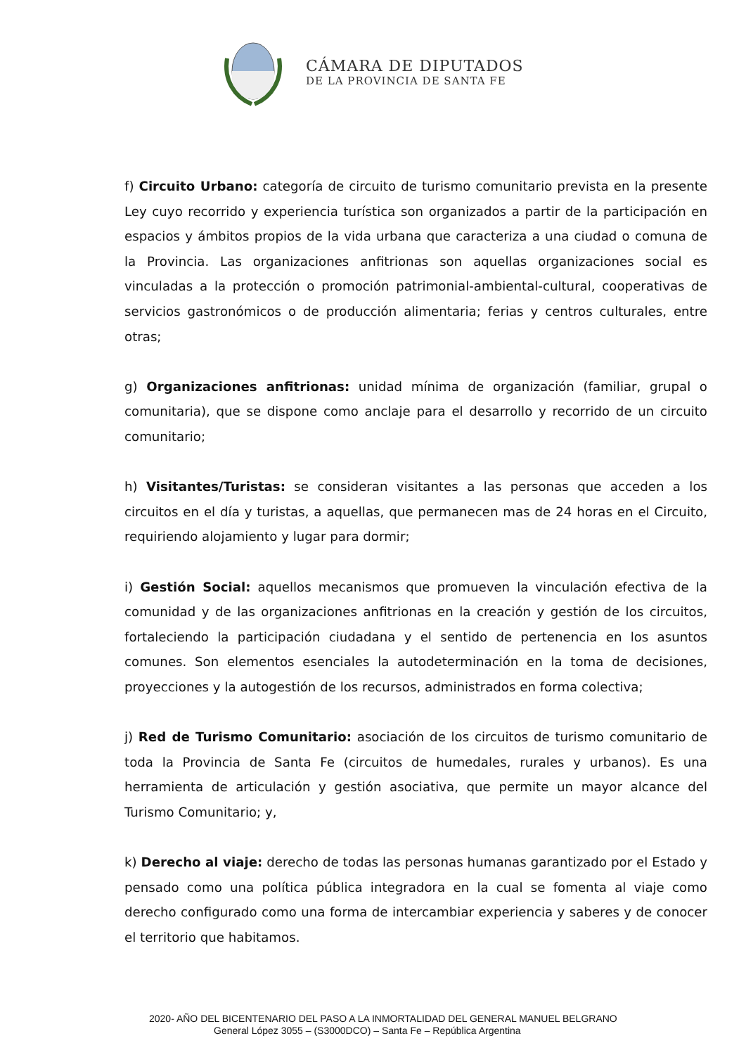CÁMARA DE DIPUTADOS
DE LA PROVINCIA DE SANTA FE
f) Circuito Urbano: categoría de circuito de turismo comunitario prevista en la presente Ley cuyo recorrido y experiencia turística son organizados a partir de la participación en espacios y ámbitos propios de la vida urbana que caracteriza a una ciudad o comuna de la Provincia. Las organizaciones anfitrionas son aquellas organizaciones social es vinculadas a la protección o promoción patrimonial-ambiental-cultural, cooperativas de servicios gastronómicos o de producción alimentaria; ferias y centros culturales, entre otras;
g) Organizaciones anfitrionas: unidad mínima de organización (familiar, grupal o comunitaria), que se dispone como anclaje para el desarrollo y recorrido de un circuito comunitario;
h) Visitantes/Turistas: se consideran visitantes a las personas que acceden a los circuitos en el día y turistas, a aquellas, que permanecen mas de 24 horas en el Circuito, requiriendo alojamiento y lugar para dormir;
i) Gestión Social: aquellos mecanismos que promueven la vinculación efectiva de la comunidad y de las organizaciones anfitrionas en la creación y gestión de los circuitos, fortaleciendo la participación ciudadana y el sentido de pertenencia en los asuntos comunes. Son elementos esenciales la autodeterminación en la toma de decisiones, proyecciones y la autogestión de los recursos, administrados en forma colectiva;
j) Red de Turismo Comunitario: asociación de los circuitos de turismo comunitario de toda la Provincia de Santa Fe (circuitos de humedales, rurales y urbanos). Es una herramienta de articulación y gestión asociativa, que permite un mayor alcance del Turismo Comunitario; y,
k) Derecho al viaje: derecho de todas las personas humanas garantizado por el Estado y pensado como una política pública integradora en la cual se fomenta al viaje como derecho configurado como una forma de intercambiar experiencia y saberes y de conocer el territorio que habitamos.
2020- AÑO DEL BICENTENARIO DEL PASO A LA INMORTALIDAD DEL GENERAL MANUEL BELGRANO
General López 3055 – (S3000DCO) – Santa Fe – República Argentina